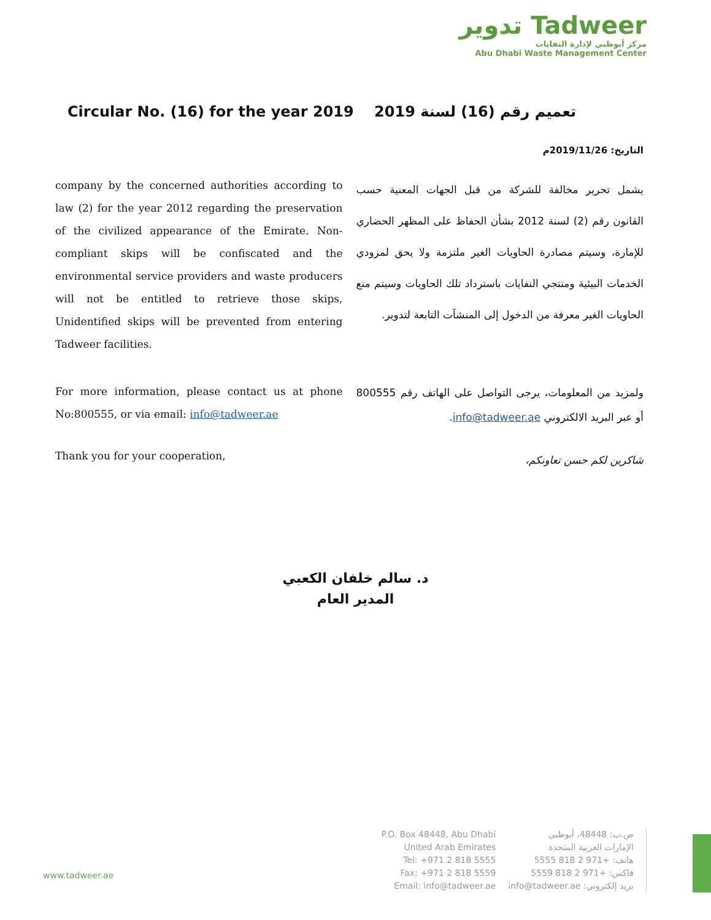تدوير Tadweer
مركز أبوظبي لإدارة النفايات
Abu Dhabi Waste Management Center
Circular No. (16) for the year 2019
تعميم رقم (16) لسنة 2019
التاريخ: 2019/11/26م
company by the concerned authorities according to law (2) for the year 2012 regarding the preservation of the civilized appearance of the Emirate. Non-compliant skips will be confiscated and the environmental service providers and waste producers will not be entitled to retrieve those skips, Unidentified skips will be prevented from entering Tadweer facilities.
يشمل تحرير مخالفة للشركة من قبل الجهات المعنية حسب القانون رقم (2) لسنة 2012 بشأن الحفاظ على المظهر الحضاري للإمارة، وسيتم مصادرة الحاويات الغير ملتزمة ولا يحق لمزودي الخدمات البيئية ومنتجي النفايات باسترداد تلك الحاويات وسيتم منع الحاويات الغير معرفة من الدخول إلى المنشآت التابعة لتدوير.
For more information, please contact us at phone No:800555, or via email: info@tadweer.ae
ولمزيد من المعلومات، يرجى التواصل على الهاتف رقم 800555 أو عبر البريد الالكتروني info@tadweer.ae.
Thank you for your cooperation,
شاكرين لكم حسن تعاونكم،
د. سالم خلفان الكعبي
المدير العام
www.tadweer.ae
P.O. Box 48448, Abu Dhabi
United Arab Emirates
Tel: +971 2 818 5555
Fax: +971 2 818 5559
Email: info@tadweer.ae
ص.ب: 48448، أبوظبي
الإمارات العربية المتحدة
هاتف: +971 2 818 5555
فاكس: +971 2 818 5559
بريد إلكتروني: info@tadweer.ae